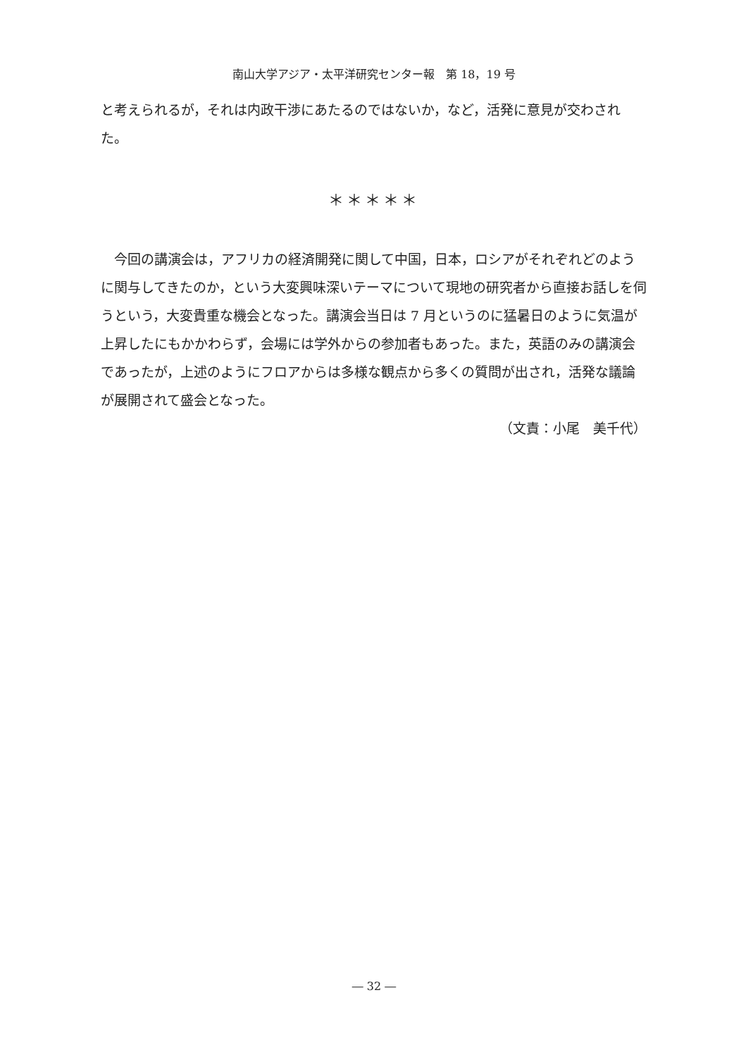南山大学アジア・太平洋研究センター報　第 18，19 号
と考えられるが，それは内政干渉にあたるのではないか，など，活発に意見が交わされた。
＊＊＊＊＊
今回の講演会は，アフリカの経済開発に関して中国，日本，ロシアがそれぞれどのように関与してきたのか，という大変興味深いテーマについて現地の研究者から直接お話しを伺うという，大変貴重な機会となった。講演会当日は 7 月というのに猛暑日のように気温が上昇したにもかかわらず，会場には学外からの参加者もあった。また，英語のみの講演会であったが，上述のようにフロアからは多様な観点から多くの質問が出され，活発な議論が展開されて盛会となった。
（文責：小尾　美千代）
― 32 ―